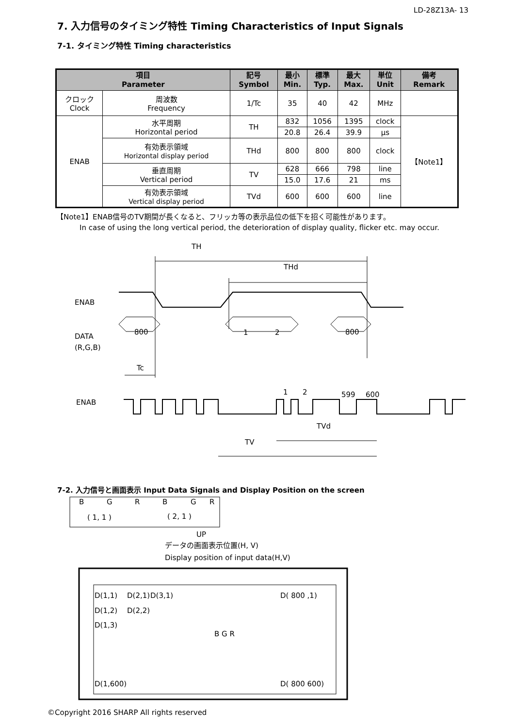LD-28Z13A- 13
7. 入力信号のタイミング特性 Timing Characteristics of Input Signals
7-1. タイミング特性 Timing characteristics
| 項目 Parameter | | 記号 Symbol | 最小 Min. | 標準 Typ. | 最大 Max. | 単位 Unit | 備考 Remark |
| --- | --- | --- | --- | --- | --- | --- | --- |
| クロック Clock | 周波数 Frequency | 1/Tc | 35 | 40 | 42 | MHz | |
| ENAB | 水平周期 Horizontal period | TH | 832 | 1056 | 1395 | clock | 【Note1】 |
| | | | 20.8 | 26.4 | 39.9 | μs | |
| | 有効表示領域 Horizontal display period | THd | 800 | 800 | 800 | clock | |
| | 垂直周期 Vertical period | TV | 628 | 666 | 798 | line | |
| | | | 15.0 | 17.6 | 21 | ms | |
| | 有効表示領域 Vertical display period | TVd | 600 | 600 | 600 | line | |
【Note1】ENAB信号のTV期間が長くなると、フリッカ等の表示品位の低下を招く可能性があります。
In case of using the long vertical period, the deterioration of display quality, flicker etc. may occur.
TH
THd
ENAB
DATA
(R,G,B)
800
1
2
800
Tc
ENAB
1
2
599
600
TVd
TV
7-2. 入力信号と画面表示 Input Data Signals and Display Position on the screen
B
G
R
B
G
R
( 1, 1 )
( 2, 1 )
UP
データの画面表示位置(H, V)
Display position of input data(H,V)
D(1,1)
D(2,1)
D(3,1)
D( 800 ,1)
D(1,2)
D(2,2)
D(1,3)
B G R
D(1,600)
D( 800 600)
©Copyright 2016 SHARP All rights reserved